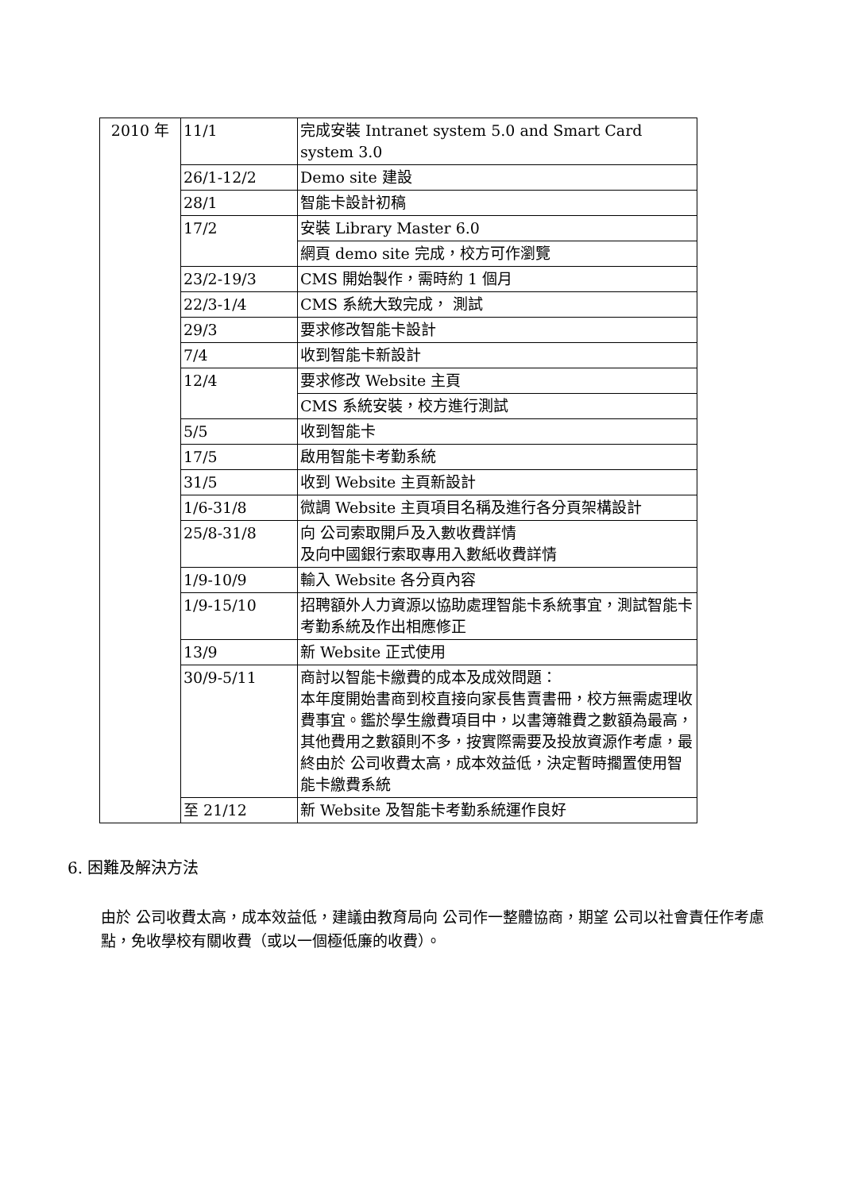| 2010 年 | 11/1 | 完成安裝 Intranet system 5.0 and Smart Card system 3.0 |
| | 26/1-12/2 | Demo site 建設 |
| | 28/1 | 智能卡設計初稿 |
| | 17/2 | 安裝 Library Master 6.0 |
| | | 網頁 demo site 完成，校方可作瀏覽 |
| | 23/2-19/3 | CMS 開始製作，需時約 1 個月 |
| | 22/3-1/4 | CMS 系統大致完成， 測試 |
| | 29/3 | 要求修改智能卡設計 |
| | 7/4 | 收到智能卡新設計 |
| | 12/4 | 要求修改 Website 主頁 |
| | | CMS 系統安裝，校方進行測試 |
| | 5/5 | 收到智能卡 |
| | 17/5 | 啟用智能卡考勤系統 |
| | 31/5 | 收到 Website 主頁新設計 |
| | 1/6-31/8 | 微調 Website 主頁項目名稱及進行各分頁架構設計 |
| | 25/8-31/8 | 向 公司索取開戶及入數收費詳情 及向中國銀行索取專用入數紙收費詳情 |
| | 1/9-10/9 | 輸入 Website 各分頁內容 |
| | 1/9-15/10 | 招聘額外人力資源以協助處理智能卡系統事宜，測試智能卡考勤系統及作出相應修正 |
| | 13/9 | 新 Website 正式使用 |
| | 30/9-5/11 | 商討以智能卡繳費的成本及成效問題： 本年度開始書商到校直接向家長售賣書冊，校方無需處理收費事宜。鑑於學生繳費項目中，以書簿雜費之數額為最高，其他費用之數額則不多，按實際需要及投放資源作考慮，最終由於 公司收費太高，成本效益低，決定暫時擱置使用智能卡繳費系統 |
| | 至 21/12 | 新 Website 及智能卡考勤系統運作良好 |
6. 困難及解決方法
由於 公司收費太高，成本效益低，建議由教育局向 公司作一整體協商，期望 公司以社會責任作考慮點，免收學校有關收費（或以一個極低廉的收費）。